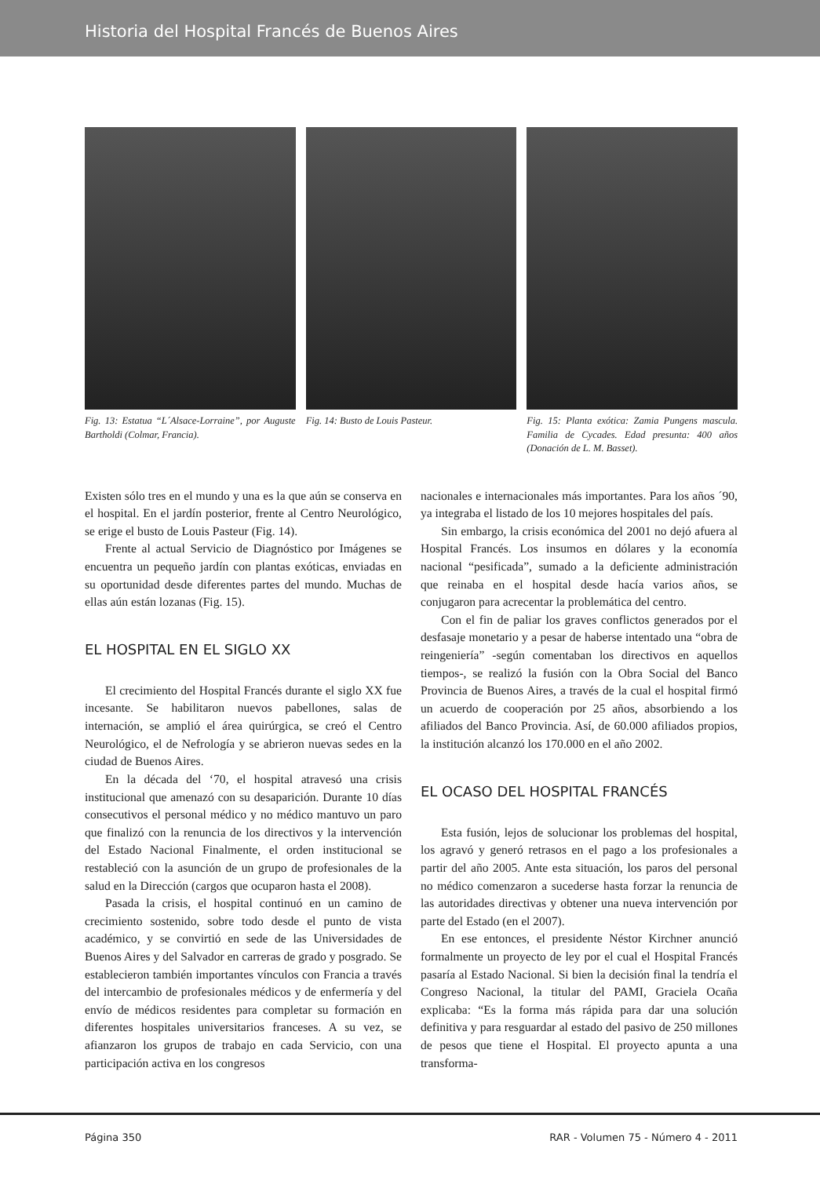Historia del Hospital Francés de Buenos Aires
Fig. 13: Estatua “L´Alsace-Lorraine”, por Auguste Bartholdi (Colmar, Francia).
Fig. 14: Busto de Louis Pasteur.
Fig. 15: Planta exótica: Zamia Pungens mascula. Familia de Cycades. Edad presunta: 400 años (Donación de L. M. Basset).
Existen sólo tres en el mundo y una es la que aún se conserva en el hospital. En el jardín posterior, frente al Centro Neurológico, se erige el busto de Louis Pasteur (Fig. 14).
Frente al actual Servicio de Diagnóstico por Imágenes se encuentra un pequeño jardín con plantas exóticas, enviadas en su oportunidad desde diferentes partes del mundo. Muchas de ellas aún están lozanas (Fig. 15).
EL HOSPITAL EN EL SIGLO XX
El crecimiento del Hospital Francés durante el siglo XX fue incesante. Se habilitaron nuevos pabellones, salas de internación, se amplió el área quirúrgica, se creó el Centro Neurológico, el de Nefrología y se abrieron nuevas sedes en la ciudad de Buenos Aires.
En la década del ‘70, el hospital atravesó una crisis institucional que amenazó con su desaparición. Durante 10 días consecutivos el personal médico y no médico mantuvo un paro que finalizó con la renuncia de los directivos y la intervención del Estado Nacional Finalmente, el orden institucional se restableció con la asunción de un grupo de profesionales de la salud en la Dirección (cargos que ocuparon hasta el 2008).
Pasada la crisis, el hospital continuó en un camino de crecimiento sostenido, sobre todo desde el punto de vista académico, y se convirtió en sede de las Universidades de Buenos Aires y del Salvador en carreras de grado y posgrado. Se establecieron también importantes vínculos con Francia a través del intercambio de profesionales médicos y de enfermería y del envío de médicos residentes para completar su formación en diferentes hospitales universitarios franceses. A su vez, se afianzaron los grupos de trabajo en cada Servicio, con una participación activa en los congresos
nacionales e internacionales más importantes. Para los años ´90, ya integraba el listado de los 10 mejores hospitales del país.
Sin embargo, la crisis económica del 2001 no dejó afuera al Hospital Francés. Los insumos en dólares y la economía nacional “pesificada”, sumado a la deficiente administración que reinaba en el hospital desde hacía varios años, se conjugaron para acrecentar la problemática del centro.
Con el fin de paliar los graves conflictos generados por el desfasaje monetario y a pesar de haberse intentado una “obra de reingeniería” -según comentaban los directivos en aquellos tiempos-, se realizó la fusión con la Obra Social del Banco Provincia de Buenos Aires, a través de la cual el hospital firmó un acuerdo de cooperación por 25 años, absorbiendo a los afiliados del Banco Provincia. Así, de 60.000 afiliados propios, la institución alcanzó los 170.000 en el año 2002.
EL OCASO DEL HOSPITAL FRANCÉS
Esta fusión, lejos de solucionar los problemas del hospital, los agravó y generó retrasos en el pago a los profesionales a partir del año 2005. Ante esta situación, los paros del personal no médico comenzaron a sucederse hasta forzar la renuncia de las autoridades directivas y obtener una nueva intervención por parte del Estado (en el 2007).
En ese entonces, el presidente Néstor Kirchner anunció formalmente un proyecto de ley por el cual el Hospital Francés pasaría al Estado Nacional. Si bien la decisión final la tendría el Congreso Nacional, la titular del PAMI, Graciela Ocaña explicaba: “Es la forma más rápida para dar una solución definitiva y para resguardar al estado del pasivo de 250 millones de pesos que tiene el Hospital. El proyecto apunta a una transforma-
Página 350 RAR - Volumen 75 - Número 4 - 2011